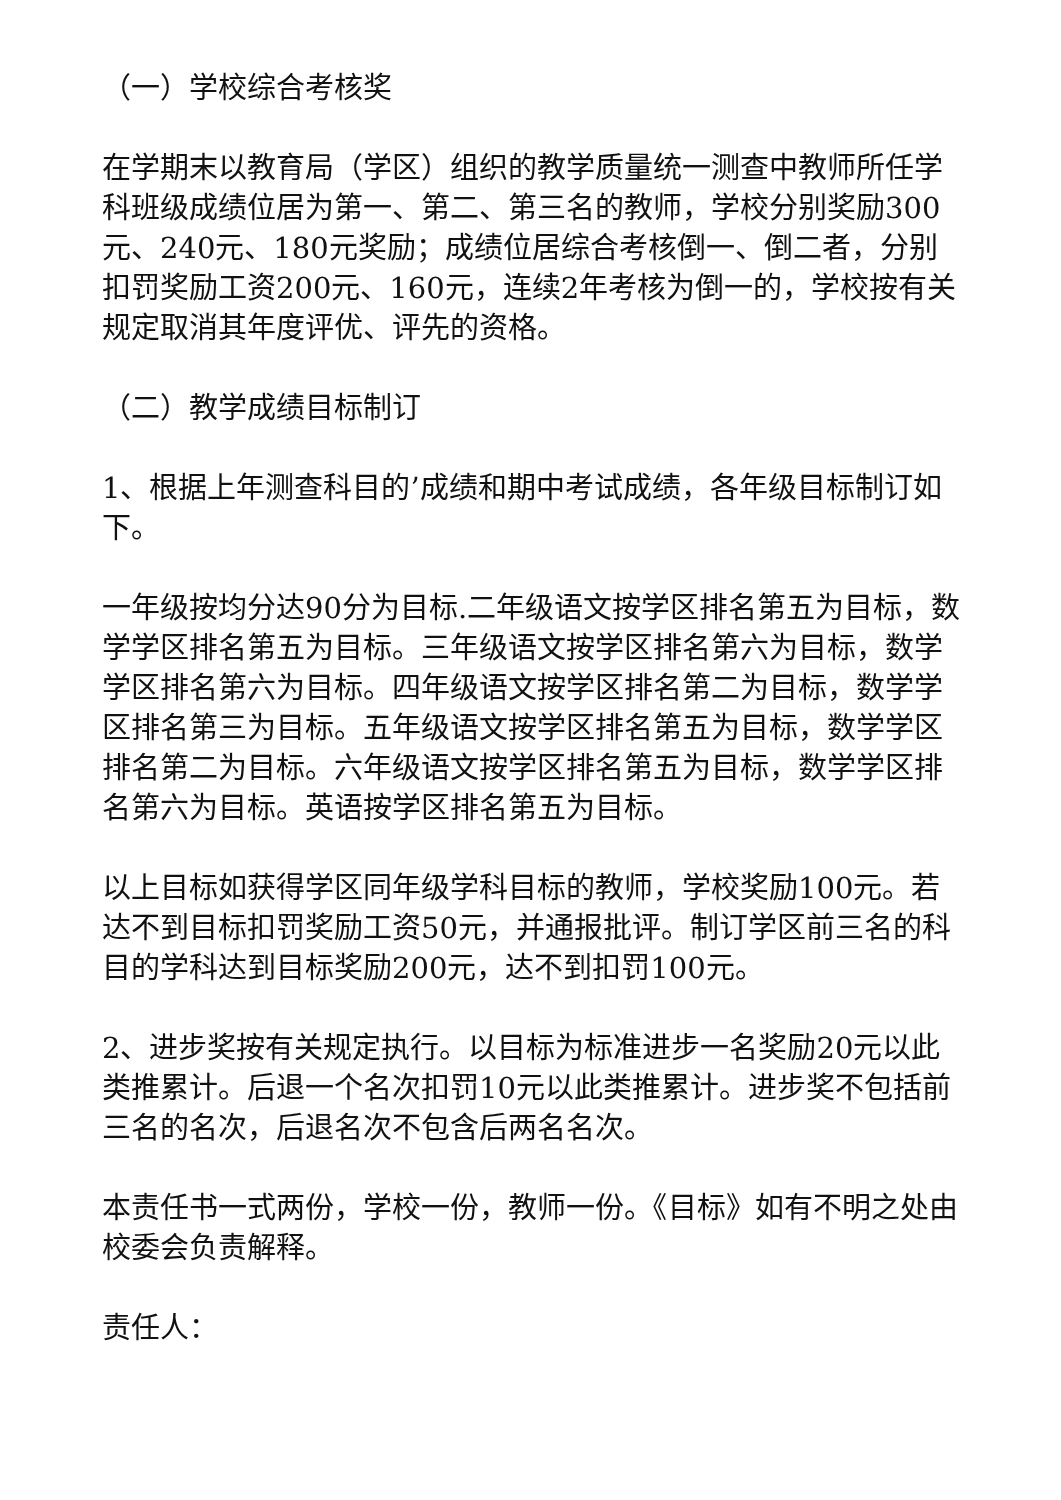（一）学校综合考核奖
在学期末以教育局（学区）组织的教学质量统一测查中教师所任学科班级成绩位居为第一、第二、第三名的教师，学校分别奖励300元、240元、180元奖励；成绩位居综合考核倒一、倒二者，分别扣罚奖励工资200元、160元，连续2年考核为倒一的，学校按有关规定取消其年度评优、评先的资格。
（二）教学成绩目标制订
1、根据上年测查科目的’成绩和期中考试成绩，各年级目标制订如下。
一年级按均分达90分为目标.二年级语文按学区排名第五为目标，数学学区排名第五为目标。三年级语文按学区排名第六为目标，数学学区排名第六为目标。四年级语文按学区排名第二为目标，数学学区排名第三为目标。五年级语文按学区排名第五为目标，数学学区排名第二为目标。六年级语文按学区排名第五为目标，数学学区排名第六为目标。英语按学区排名第五为目标。
以上目标如获得学区同年级学科目标的教师，学校奖励100元。若达不到目标扣罚奖励工资50元，并通报批评。制订学区前三名的科目的学科达到目标奖励200元，达不到扣罚100元。
2、进步奖按有关规定执行。以目标为标准进步一名奖励20元以此类推累计。后退一个名次扣罚10元以此类推累计。进步奖不包括前三名的名次，后退名次不包含后两名名次。
本责任书一式两份，学校一份，教师一份。《目标》如有不明之处由校委会负责解释。
责任人：